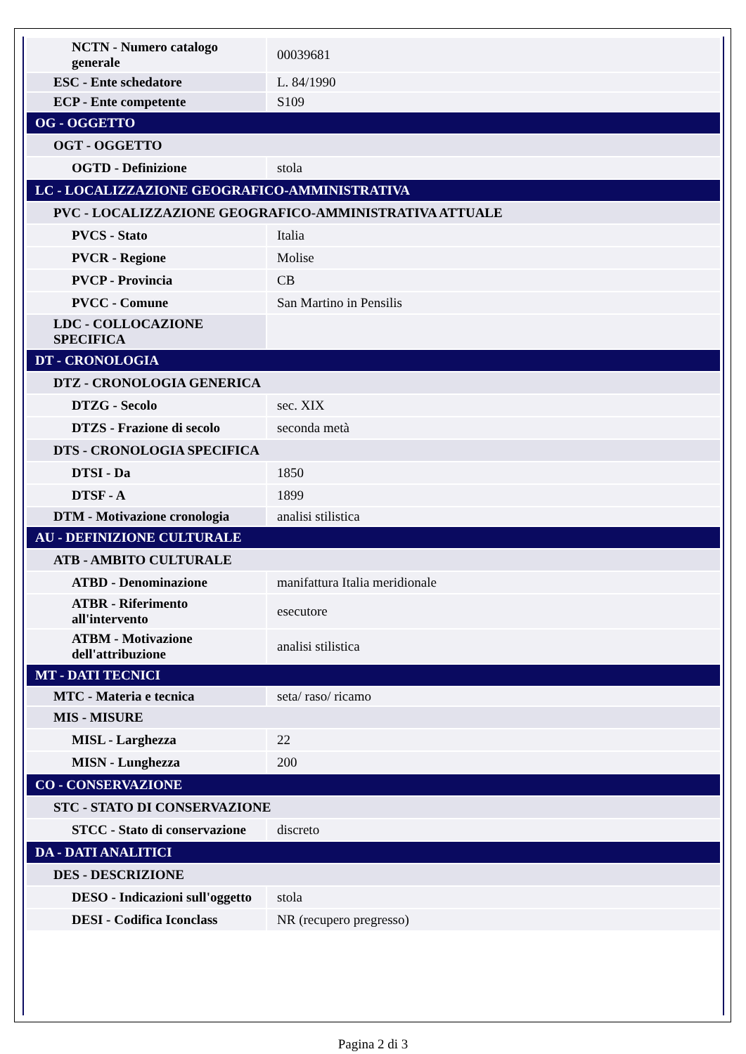| NCTN - Numero catalogo generale | 00039681 |
| ESC - Ente schedatore | L. 84/1990 |
| ECP - Ente competente | S109 |
| OG - OGGETTO | |
| OGT - OGGETTO | |
| OGTD - Definizione | stola |
| LC - LOCALIZZAZIONE GEOGRAFICO-AMMINISTRATIVA | |
| PVC - LOCALIZZAZIONE GEOGRAFICO-AMMINISTRATIVA ATTUALE | |
| PVCS - Stato | Italia |
| PVCR - Regione | Molise |
| PVCP - Provincia | CB |
| PVCC - Comune | San Martino in Pensilis |
| LDC - COLLOCAZIONE SPECIFICA | |
| DT - CRONOLOGIA | |
| DTZ - CRONOLOGIA GENERICA | |
| DTZG - Secolo | sec. XIX |
| DTZS - Frazione di secolo | seconda metà |
| DTS - CRONOLOGIA SPECIFICA | |
| DTSI - Da | 1850 |
| DTSF - A | 1899 |
| DTM - Motivazione cronologia | analisi stilistica |
| AU - DEFINIZIONE CULTURALE | |
| ATB - AMBITO CULTURALE | |
| ATBD - Denominazione | manifattura Italia meridionale |
| ATBR - Riferimento all'intervento | esecutore |
| ATBM - Motivazione dell'attribuzione | analisi stilistica |
| MT - DATI TECNICI | |
| MTC - Materia e tecnica | seta/ raso/ ricamo |
| MIS - MISURE | |
| MISL - Larghezza | 22 |
| MISN - Lunghezza | 200 |
| CO - CONSERVAZIONE | |
| STC - STATO DI CONSERVAZIONE | |
| STCC - Stato di conservazione | discreto |
| DA - DATI ANALITICI | |
| DES - DESCRIZIONE | |
| DESO - Indicazioni sull'oggetto | stola |
| DESI - Codifica Iconclass | NR (recupero pregresso) |
Pagina 2 di 3